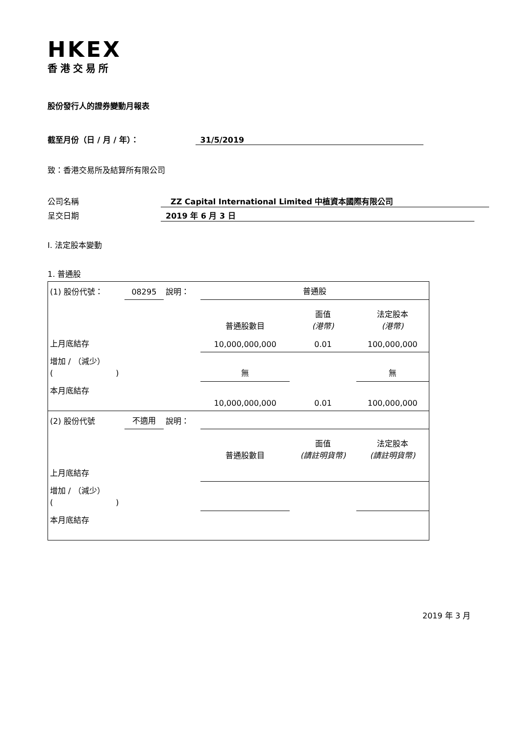HKEX
香港交易所
股份發行人的證券變動月報表
截至月份（日 / 月 / 年）： 31/5/2019
致：香港交易所及結算所有限公司
公司名稱 ZZ Capital International Limited 中植資本國際有限公司
呈交日期 2019 年 6 月 3 日
I. 法定股本變動
1. 普通股
| (1) 股份代號： | 08295 | 說明： | 普通股 | | |
| | | | 普通股數目 | 面值 (港幣) | 法定股本 (港幣) |
| 上月底結存 | | | 10,000,000,000 | 0.01 | 100,000,000 |
| 增加 / （減少） ( ) | | | 無 | | 無 |
| 本月底結存 | | | 10,000,000,000 | 0.01 | 100,000,000 |
| (2) 股份代號 | 不適用 | 說明： | | | |
| | | | 普通股數目 | 面值 (請註明貨幣) | 法定股本 (請註明貨幣) |
| 上月底結存 | | | | | |
| 增加 / （減少） ( ) | | | | | |
| 本月底結存 | | | | | |
2019 年 3 月